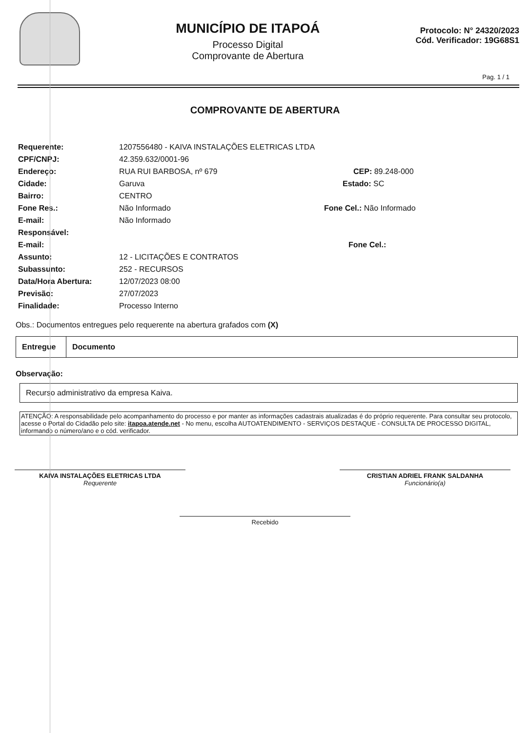MUNICÍPIO DE ITAPOÁ
Processo Digital
Comprovante de Abertura
Protocolo: N° 24320/2023
Cód. Verificador: 19G68S1
Pag. 1 / 1
COMPROVANTE DE ABERTURA
Requerente: 1207556480 - KAIVA INSTALAÇÕES ELETRICAS LTDA
CPF/CNPJ: 42.359.632/0001-96
Endereço: RUA RUI BARBOSA, nº 679 CEP: 89.248-000
Cidade: Garuva Estado: SC
Bairro: CENTRO
Fone Res.: Não Informado Fone Cel.: Não Informado
E-mail: Não Informado
Responsável:
E-mail: Fone Cel.:
Assunto: 12 - LICITAÇÕES E CONTRATOS
Subassunto: 252 - RECURSOS
Data/Hora Abertura: 12/07/2023 08:00
Previsão: 27/07/2023
Finalidade: Processo Interno
Obs.: Documentos entregues pelo requerente na abertura grafados com (X)
| Entregue | Documento |
Observação:
Recurso administrativo da empresa Kaiva.
ATENÇÃO: A responsabilidade pelo acompanhamento do processo e por manter as informações cadastrais atualizadas é do próprio requerente. Para consultar seu protocolo, acesse o Portal do Cidadão pelo site: itapoa.atende.net - No menu, escolha AUTOATENDIMENTO - SERVIÇOS DESTAQUE - CONSULTA DE PROCESSO DIGITAL, informando o número/ano e o cód. verificador.
KAIVA INSTALAÇÕES ELETRICAS LTDA
Requerente
CRISTIAN ADRIEL FRANK SALDANHA
Funcionário(a)
Recebido